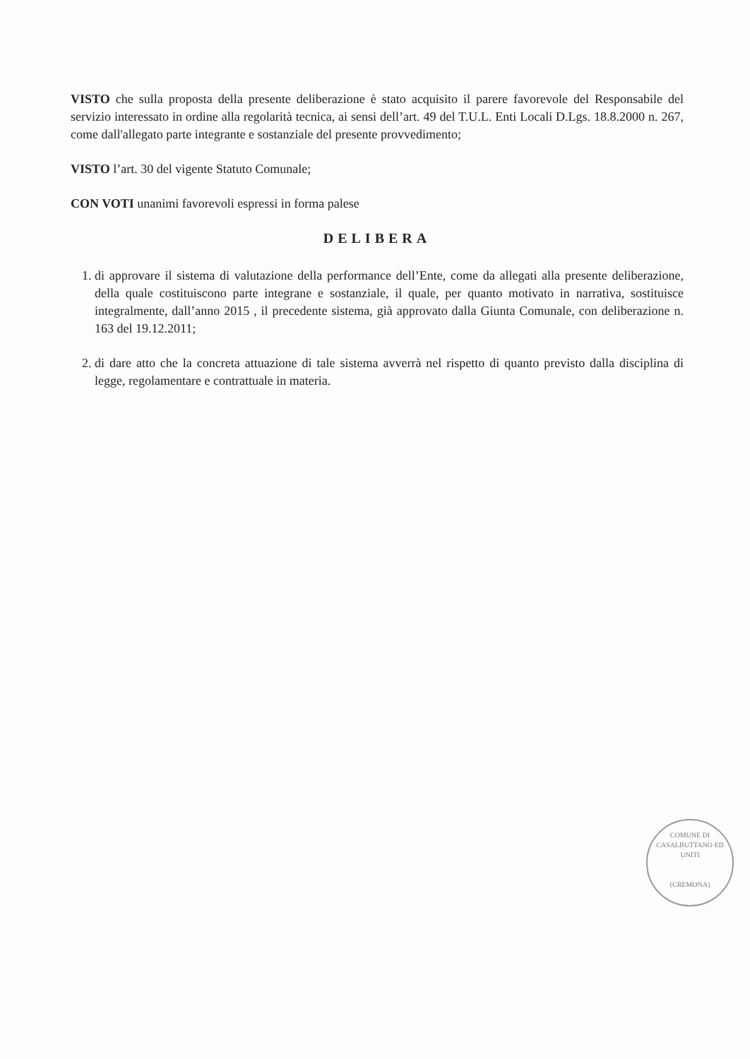VISTO che sulla proposta della presente deliberazione è stato acquisito il parere favorevole del Responsabile del servizio interessato in ordine alla regolarità tecnica, ai sensi dell’art. 49 del T.U.L. Enti Locali D.Lgs. 18.8.2000 n. 267, come dall'allegato parte integrante e sostanziale del presente provvedimento;
VISTO l’art. 30 del vigente Statuto Comunale;
CON VOTI unanimi favorevoli espressi in forma palese
DELIBERA
1. di approvare il sistema di valutazione della performance dell’Ente, come da allegati alla presente deliberazione, della quale costituiscono parte integrane e sostanziale, il quale, per quanto motivato in narrativa, sostituisce integralmente, dall’anno 2015 , il precedente sistema, già approvato dalla Giunta Comunale, con deliberazione n. 163 del 19.12.2011;
2. di dare atto che la concreta attuazione di tale sistema avverrà nel rispetto di quanto previsto dalla disciplina di legge, regolamentare e contrattuale in materia.
COMUNE DI CASALBUTTANO ED UNITI
(CREMONA)